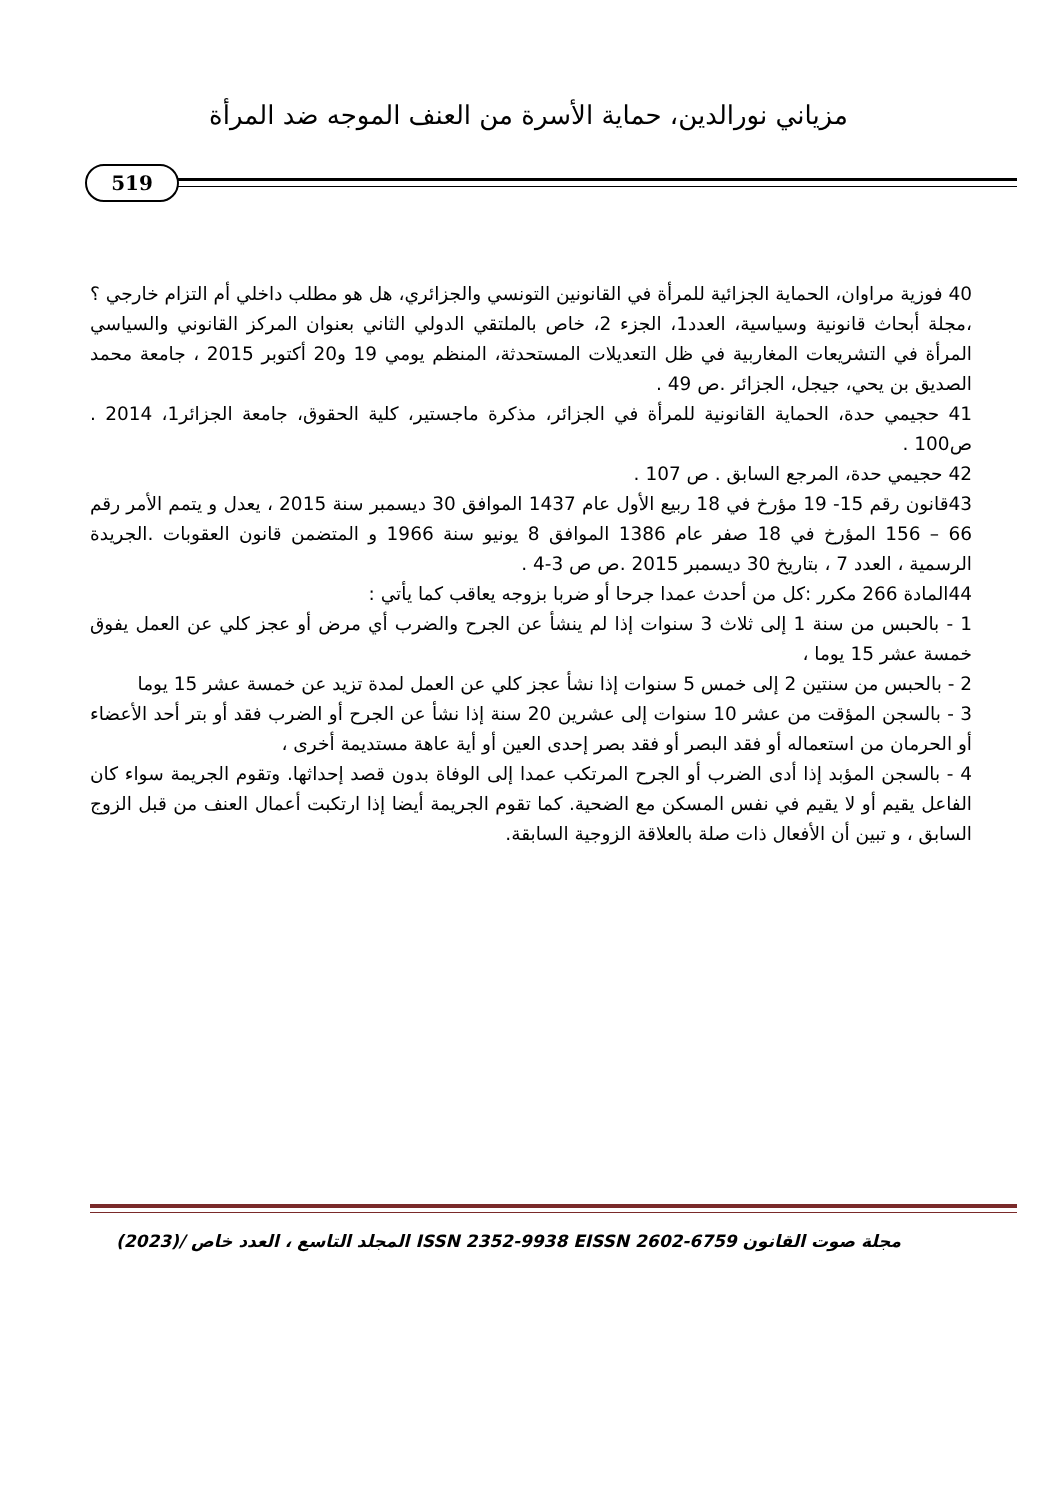مزياني نورالدين، حماية الأسرة من العنف الموجه ضد المرأة
519
40 فوزية مراوان، الحماية الجزائية للمرأة في القانونين التونسي والجزائري، هل هو مطلب داخلي أم التزام خارجي ؟ ،مجلة أبحاث قانونية وسياسية، العدد1، الجزء 2، خاص بالملتقي الدولي الثاني بعنوان المركز القانوني والسياسي المرأة في التشريعات المغاربية في ظل التعديلات المستحدثة، المنظم يومي 19 و20 أكتوبر 2015 ، جامعة محمد الصديق بن يحي، جيجل، الجزائر .ص 49 .
41 حجيمي حدة، الحماية القانونية للمرأة في الجزائر، مذكرة ماجستير، كلية الحقوق، جامعة الجزائر1، 2014 . ص100 .
42 حجيمي حدة، المرجع السابق . ص 107 .
43قانون رقم 15- 19 مؤرخ في 18 ربيع الأول عام 1437 الموافق 30 ديسمبر سنة 2015 ، يعدل و يتمم الأمر رقم 66 – 156 المؤرخ في 18 صفر عام 1386 الموافق 8 يونيو سنة 1966 و المتضمن قانون العقوبات .الجريدة الرسمية ، العدد 7 ، بتاريخ 30 ديسمبر 2015 .ص ص 3-4 .
44المادة 266 مكرر :كل من أحدث عمدا جرحا أو ضربا بزوجه يعاقب كما يأتي :
1 - بالحبس من سنة 1 إلى ثلاث 3 سنوات إذا لم ينشأ عن الجرح والضرب أي مرض أو عجز كلي عن العمل يفوق خمسة عشر 15 يوما ،
2 - بالحبس من سنتين 2 إلى خمس 5 سنوات إذا نشأ عجز كلي عن العمل لمدة تزيد عن خمسة عشر 15 يوما
3 - بالسجن المؤقت من عشر 10 سنوات إلى عشرين 20 سنة إذا نشأ عن الجرح أو الضرب فقد أو بتر أحد الأعضاء أو الحرمان من استعماله أو فقد البصر أو فقد بصر إحدى العين أو أية عاهة مستديمة أخرى ،
4 - بالسجن المؤبد إذا أدى الضرب أو الجرح المرتكب عمدا إلى الوفاة بدون قصد إحداثها. وتقوم الجريمة سواء كان الفاعل يقيم أو لا يقيم في نفس المسكن مع الضحية. كما تقوم الجريمة أيضا إذا ارتكبت أعمال العنف من قبل الزوج السابق ، و تبين أن الأفعال ذات صلة بالعلاقة الزوجية السابقة.
مجلة صوت القانون ISSN 2352-9938 EISSN 2602-6759 المجلد التاسع ، العدد خاص /(2023)